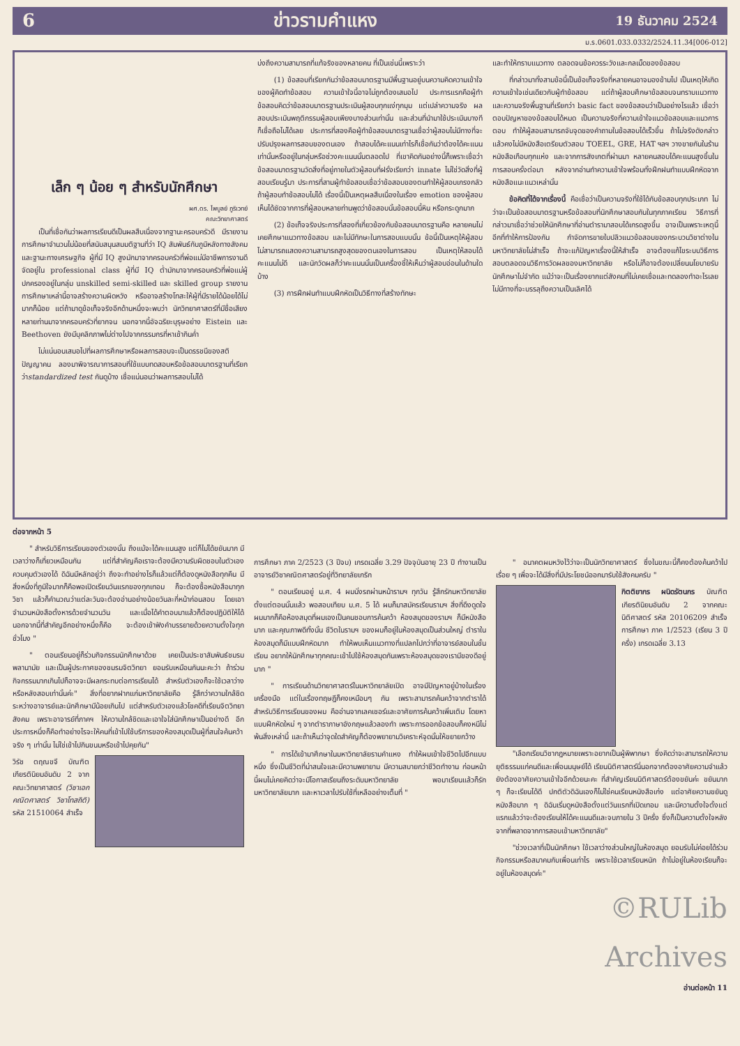6 ข่าวรามคำแหง 19 ธันวาคม 2524
ม.ร.0601.033.0332/2524.11.34[006-012]
เล็ก ๆ น้อย ๆ สำหรับนักศึกษา
ผศ.ดร. ไพบูลย์ ภูริเวทย์
คณะวิทยาศาสตร์
เป็นที่เชื่อกันว่าผลการเรียนดีเป็นผลสืบเนื่องจากฐานะครอบครัวดี มีรายงานการศึกษาจำนวนไม่น้อยที่สนับสนุนสมมติฐานที่ว่า IQ สัมพันธ์กับภูมิหลังทางสังคมและฐานะทางเศรษฐกิจ ผู้ที่มี IQ สูงมักมาจากครอบครัวที่พ่อแม่มีอาชีพการงานดีจัดอยู่ใน professional class ผู้ที่มี IQ ต่ำมักมาจากครอบครัวที่พ่อแม่ผู้ปกครองอยู่ในกลุ่ม unskilled semi-skilled และ skilled group รายงานการศึกษาเหล่านี้อาจสร้างความผิดหวัง หรืออาจสร้างโทสะให้ผู้ที่มีรายได้น้อยได้ไม่มากก็น้อย แต่ถ้ามาดูข้อเท็จจริงอีกด้านหนึ่งจะพบว่า นักวิทยาศาสตร์ที่มีชื่อเสียงหลายท่านมาจากครอบครัวที่ยากจน นอกจากนี้อัจฉริยะบุรุษอย่าง Eistein และ Beethoven ยังมีบุคลิกภาพไม่ต่างไปจากกรรมกรที่หาเช้ากินค่ำ
ไม่แน่นอนเสมอไปที่ผลการศึกษาหรือผลการสอบจะเป็นดรรชนีของสติปัญญาคน ลองมาพิจารณาการสอบที่ใช้แบบทดสอบหรือข้อสอบมาตรฐานที่เรียกว่าstandardized test กันดูบ้าง เชื่อแน่นอนว่าผลการสอบไม่ได้
บ่งถึงความสามารถที่แท้จริงของหลายคน ที่เป็นเช่นนี้เพราะว่า
(1) ข้อสอบที่เรียกกันว่าข้อสอบมาตรฐานมีพื้นฐานอยู่บนความคิดความเข้าใจของผู้คิดทำข้อสอบ ความเข้าใจนี้อาจไม่ถูกต้องเสมอไป ประการแรกคือผู้ทำข้อสอบคิดว่าข้อสอบมาตรฐานประเมินผู้สอบทุกแง่ทุกมุม แต่เปล่าความจริง ผลสอบประเมินพฤติกรรมผู้สอบเพียงบางส่วนเท่านั้น และส่วนที่นำมาใช้ประเมินบางทีก็เชื่อถือไม่ได้เลย ประการที่สองคือผู้ทำข้อสอบมาตรฐานเชื่อว่าผู้สอบไม่มีทางที่จะปรับปรุงผลการสอบของตนเอง ถ้าสอบได้คะแนนเท่าไรก็เชื่อกันว่าต้องได้คะแนนเท่านั้นหรืออยู่ในกลุ่มหรือช่วงคะแนนนั้นตลอดไป ที่เขาคิดกันอย่างนี้ก็เพราะเชื่อว่าข้อสอบมาตรฐานวัดสิ่งที่อยู่ภายในตัวผู้สอบที่ฝรั่งเรียกว่า innate ไม่ใช่วัดสิ่งที่ผู้สอบเรียนรู้มา ประการที่สามผู้ทำข้อสอบเชื่อว่าข้อสอบของตนทำให้ผู้สอบเกรงกลัวถ้าผู้สอบทำข้อสอบไม่ได้ เรื่องนี้เป็นเหตุผลสืบเนื่องในเรื่อง emotion ของผู้สอบ เห็นได้ชัดจากการที่ผู้สอบหลายท่านพูดว่าข้อสอบนั้นข้อสอบนี้หิน หรือกระดูกมาก
(2) ข้อเท็จจริงประการที่สองที่เกี่ยวข้องกับข้อสอบมาตรฐานคือ หลายคนไม่เคยศึกษาแนวทางข้อสอบ และไม่มีทักษะในการสอบแบบนั้น ข้อนี้เป็นเหตุให้ผู้สอบไม่สามารถแสดงความสามารถสูงสุดของตนเองในการสอบ เป็นเหตุให้สอบได้คะแนนไม่ดี และนักวัดผลก็ว่าคะแนนนั้นเป็นเครื่องชี้ให้เห็นว่าผู้สอบอ่อนในด้านใดบ้าง
(3) การฝึกฝนทำแบบฝึกหัดเป็นวิธีทางที่สร้างทักษะ
และทำให้ทราบแนวทาง ตลอดจนข้อควรระวังและกลเม็ดของข้อสอบ
ที่กล่าวมาทั้งสามข้อนี้เป็นข้อเท็จจริงที่หลายคนอาจมองข้ามไป เป็นเหตุให้เกิดความเข้าใจเช่นเดียวกับผู้ทำข้อสอบ แต่ถ้าผู้สอบศึกษาข้อสอบจนทราบแนวทางและความจริงพื้นฐานที่เรียกว่า basic fact ของข้อสอบว่าเป็นอย่างไรแล้ว เชื่อว่าตอบปัญหาของข้อสอบได้หมด เป็นความจริงที่ความเข้าใจแนวข้อสอบและแนวการตอบ ทำให้ผู้สอบสามารถจับจุดของคำถามในข้อสอบได้เร็วขึ้น ถ้าไม่จริงดังกล่าวแล้วคงไม่มีหนังสือเตรียมตัวสอบ TOEEL, GRE, HAT ฯลฯ วางขายกันในร้านหนังสือเกือบทุกแห่ง และจากการสังเกตที่ผ่านมา หลายคนสอบได้คะแนนสูงขึ้นในการสอบครั้งต่อมา หลังจากอ่านทำความเข้าใจพร้อมทั้งฝึกฝนทำแบบฝึกหัดจากหนังสือแนะแนวเหล่านั้น
ข้อคิดที่ได้จากเรื่องนี้ คือเชื่อว่าเป็นความจริงที่ใช้ได้กับข้อสอบทุกประเภท ไม่ว่าจะเป็นข้อสอบมาตรฐานหรือข้อสอบที่นักศึกษาสอบกันในทุกภาคเรียน วิธีการที่กล่าวมาเชื่อว่าช่วยให้นักศึกษาที่อ่านตำรามาสอบได้เกรดสูงขึ้น อาจเป็นเพราะเหตุนี้อีกที่ทำให้การป้องกัน กำจัดการขายใบปลิวแนวข้อสอบของกระบวนวิชาต่างในมหาวิทยาลัยไม่สำเร็จ ถ้าจะแก้ปัญหาเรื่องนี้ให้สำเร็จ อาจต้องแก้ไขระบบวิธีการสอบตลอดจนวิธีการวัดผลของมหาวิทยาลัย หรือไม่ก็อาจต้องเปลี่ยนนโยบายรับนักศึกษาไม่จำกัด แม้ว่าจะเป็นเรื่องยากแต่สังคมที่ไม่เคยเชื่อและทดลองทำอะไรเลย ไม่มีทางที่จะบรรลุถึงความเป็นเลิศได้
ต่อจากหน้า 5
" สำหรับวิธีการเรียนของตัวเองนั้น ถึงแม้จะได้คะแนนสูง แต่ก็ไม่ได้ขยันมาก มีเวลาว่างก็เที่ยวเหมือนกัน แต่ที่สำคัญคือเราจะต้องมีความรับผิดชอบในตัวเอง ควบคุมตัวเองได้ ดิฉันมีหลักอยู่ว่า ถึงจะทำอย่างไรก็แล้วแต่ก็ต้องดูหนังสือทุกคืน มีสิ่งหนึ่งที่ภูมิใจมากก็คือพอเปิดเรียนวันแรกของทุกเทอม ก็จะต้องซื้อหนังสือมาทุกวิชา แล้วก็คำนวณว่าแต่ละวันจะต้องอ่านอย่างน้อยวันละกี่หน้าก่อนสอบ โดยเอาจำนวนหนังสือตั้งหารด้วยจำนวนวัน และเมื่อได้คำตอบมาแล้วก็ต้องปฏิบัติให้ได้ นอกจากนี้ที่สำคัญอีกอย่างหนึ่งก็คือ จะต้องเข้าฟังคำบรรยายด้วยความตั้งใจทุกชั่วโมง "
" ตอนเรียนอยู่ก็ร่วมกิจกรรมนักศึกษาด้วย เคยเป็นประชาสัมพันธ์ชมรมพลานามัย และเป็นผู้ประกาศของชมรมจิตวิทยา ยอมรับเหมือนกันนะคะว่า ถ้าร่วมกิจกรรมมากเกินไปก็อาจจะมีผลกระทบต่อการเรียนได้ สำหรับตัวเองก็จะใช้เวลาว่างหรือหลังสอบเท่านั้นค่ะ" สิ่งที่อยากฝากแก่มหาวิทยาลัยคือ รู้สึกว่าความใกล้ชิดระหว่างอาจารย์และนักศึกษามีน้อยเกินไป แต่สำหรับตัวเองแล้วโชคดีที่เรียนจิตวิทยาสังคม เพราะอาจารย์ที่ภาคฯ ให้ความใกล้ชิดและเอาใจใส่นักศึกษาเป็นอย่างดี อีกประการหนึ่งก็คือทำอย่างไรจะให้คนที่เข้าไปใช้บริการของห้องสมุดเป็นผู้ที่สนใจค้นคว้าจริง ๆ เท่านั้น ไม่ใช่เข้าไปกินขนมหรือเข้าไปคุยกัน"
วิรัช ตฤณขจี บัณฑิตเกียรตินิยมอันดับ 2 จากคณะวิทยาศาสตร์ (วิชาเอกคณิตศาสตร์ วิชาโทสถิติ) รหัส 21510064 สำเร็จ
การศึกษา ภาค 2/2523 (3 ปีจบ) เกรดเฉลี่ย 3.29 ปัจจุบันอายุ 23 ปี ทำงานเป็นอาจารย์วิชาคณิตศาสตร์อยู่ที่วิทยาลัยเกริก
" ตอนเรียนอยู่ ม.ศ. 4 ผมนั่งรถผ่านหน้ารามฯ ทุกวัน รู้สึกรักมหาวิทยาลัยตั้งแต่ตอนนั้นแล้ว พอสอบเทียบ ม.ศ. 5 ได้ ผมก็มาสมัครเรียนรามฯ สิ่งที่ดึงดูดใจผมมากก็คือห้องสมุดที่ผมเองเป็นคนชอบการค้นคว้า ห้องสมุดของรามฯ ก็มีหนังสือมาก และคุณภาพดีทั้งนั้น ชีวิตในรามฯ ของผมก็อยู่ในห้องสมุดเป็นส่วนใหญ่ ตำราในห้องสมุดก็มีแบบฝึกหัดมาก ทำให้พบเห็นแนวทางที่แปลกไปกว่าที่อาจารย์สอนในชั้นเรียน อยากให้นักศึกษาทุกคณะเข้าไปใช้ห้องสมุดกันเพราะห้องสมุดของเรามีของดีอยู่มาก "
" การเรียนด้านวิทยาศาสตร์ในมหาวิทยาลัยเปิด อาจมีปัญหาอยู่บ้างในเรื่องเครื่องมือ แต่ในเรื่องทฤษฎีก็คงเหมือนๆ กัน เพราะสามารถค้นคว้าจากตำราได้ สำหรับวิธีการเรียนของผม คืออ่านจากเลคเชอร์และอาศัยการค้นคว้าเพิ่มเติม โดยหาแบบฝึกหัดใหม่ ๆ จากตำราภาษาอังกฤษแล้วลองทำ เพราะการออกข้อสอบก็คงหนีไม่พ้นสิ่งเหล่านี้ และถ้าเห็นว่าจุดใดสำคัญก็ต้องพยายามวิเคราะห์จุดนั้นให้ขยายกว้าง
" การได้เข้ามาศึกษาในมหาวิทยาลัยรามคำแหง ทำให้ผมเข้าใจชีวิตไปอีกแบบหนึ่ง ซึ่งเป็นชีวิตที่น่าสนใจและมีความพยายาม มีความสบายกว่าชีวิตทำงาน ก่อนหน้านี้ผมไม่เคยคิดว่าจะมีโอกาสเรียนถึงระดับมหาวิทยาลัย พอมาเรียนแล้วก็รักมหาวิทยาลัยมาก และหาเวลาไปรับใช้ที่เหลืออย่างเต็มที่ "
" อนาคตผมหวังไว้ว่าจะเป็นนักวิทยาศาสตร์ ซึ่งในขณะนี้ก็คงต้องค้นคว้าไปเรื่อย ๆ เพื่อจะได้มีสิ่งที่มีประโยชน์ออกมารับใช้สังคมครับ "
กิตติยากร ผนิดรัตนกร บัณฑิตเกียรตินิยมอันดับ 2 จากคณะนิติศาสตร์ รหัส 20106209 สำเร็จการศึกษา ภาค 1/2523 (เรียน 3 ปีครึ่ง) เกรดเฉลี่ย 3.13
"เลือกเรียนวิชากฎหมายเพราะอยากเป็นผู้พิพากษา ซึ่งคิดว่าจะสามารถให้ความยุติธรรมแก่คนดีและเพื่อนมนุษย์ได้ เรียนนิติศาสตร์นี่นอกจากต้องอาศัยความจำแล้ว ยังต้องอาศัยความเข้าใจอีกด้วยนะคะ ที่สำคัญเรียนนิติศาสตร์ต้องขยันค่ะ ขยันมาก ๆ ก็จะเรียนได้ดี ปกติตัวดิฉันเองก็ไม่ใช่คนเรียนหนังสือเก่ง แต่อาศัยความขยันดูหนังสือมาก ๆ ดิฉันเริ่มดูหนังสือตั้งแต่วันแรกที่เปิดเทอม และมีความตั้งใจตั้งแต่แรกแล้วว่าจะต้องเรียนให้ได้คะแนนดีและจบภายใน 3 ปีครึ่ง ซึ่งก็เป็นความตั้งใจหลังจากที่พลาดจากการสอบเข้ามหาวิทยาลัย"
"ช่วงเวลาที่เป็นนักศึกษา ใช้เวลาว่างส่วนใหญ่ในห้องสมุด ยอมรับไม่ค่อยได้ร่วมกิจกรรมหรือสมาคมกับเพื่อนเท่าไร เพราะใช้เวลาเรียนหนัก ถ้าไม่อยู่ในห้องเรียนก็จะอยู่ในห้องสมุดค่ะ"
©RULib Archives
อ่านต่อหน้า 11